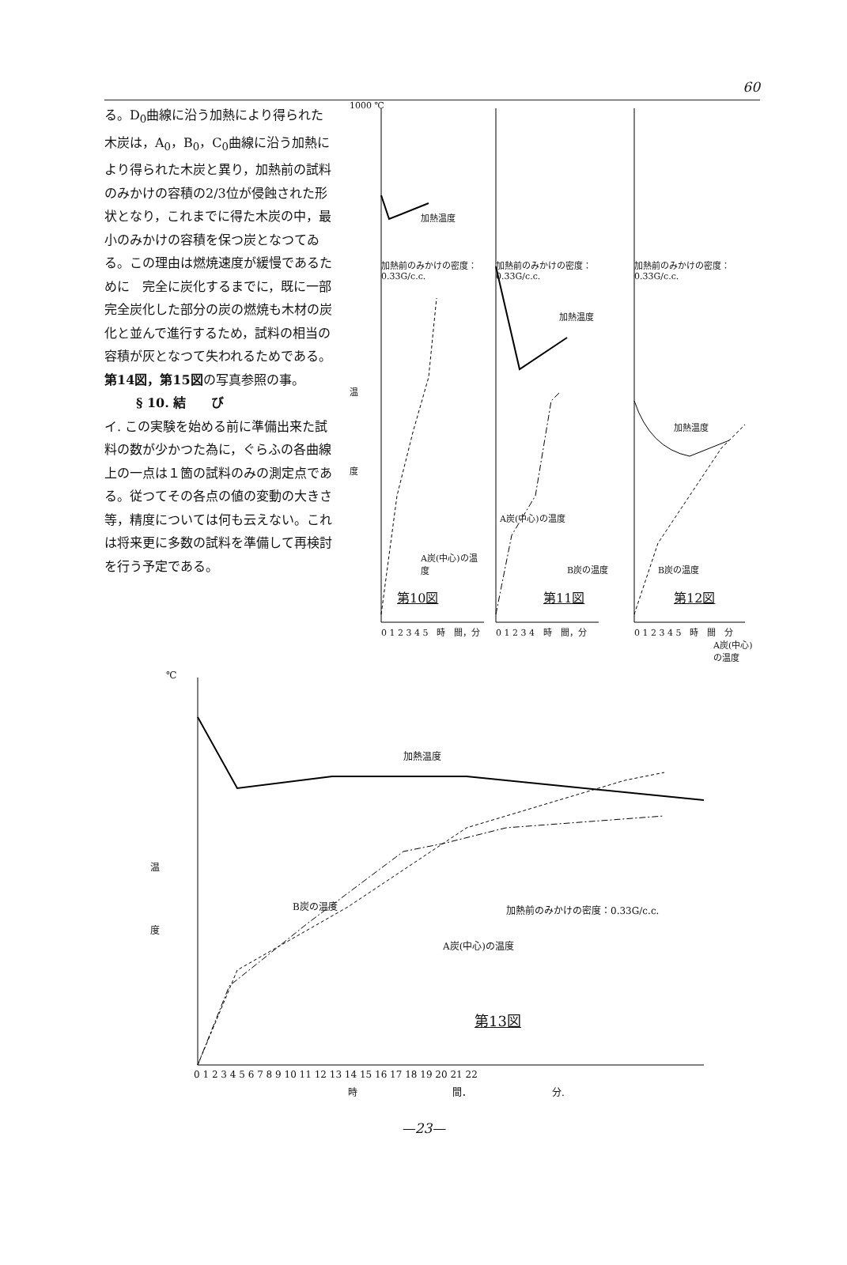60
る。D<sub>0</sub>曲線に沿う加熱により得られた木炭は，A<sub>0</sub>，B<sub>0</sub>，C<sub>0</sub>曲線に沿う加熱により得られた木炭と異り，加熱前の試料のみかけの容積の2/3位が侵蝕された形状となり，これまでに得た木炭の中，最小のみかけの容積を保つ炭となつてゐる。この理由は燃焼速度が緩慢であるために　完全に炭化するまでに，既に一部完全炭化した部分の炭の燃焼も木材の炭化と並んで進行するため，試料の相当の容積が灰となつて失われるためである。第14図，第15図の写真参照の事。
§ 10. 結　　び
イ. この実験を始める前に準備出来た試料の数が少かつた為に，ぐらふの各曲線上の一点は１箇の試料のみの測定点である。従つてその各点の値の変動の大きさ等，精度については何も云えない。これは将来更に多数の試料を準備して再検討を行う予定である。
1000 ℃
加熱温度
加熱前のみかけの密度：0.33G/c.c.
温
度
A炭(中心)の温度
第10図
0 1 2 3 4 5　時　間，分
加熱前のみかけの密度：0.33G/c.c.
加熱温度
A炭(中心)の温度
B炭の温度
第11図
0 1 2 3 4　時　間，分
加熱前のみかけの密度：0.33G/c.c.
加熱温度
B炭の温度
A炭(中心)の温度
第12図
0 1 2 3 4 5　時　間　分
℃
加熱温度
温
度
B炭の温度 加熱前のみかけの密度：0.33G/c.c.
A炭(中心)の温度
第13図
0 1 2 3 4 5 6 7 8 9 10 11 12 13 14 15 16 17 18 19 20 21 22
時　　　　　　　　　　間．　　　　　　　　　分.
—23—